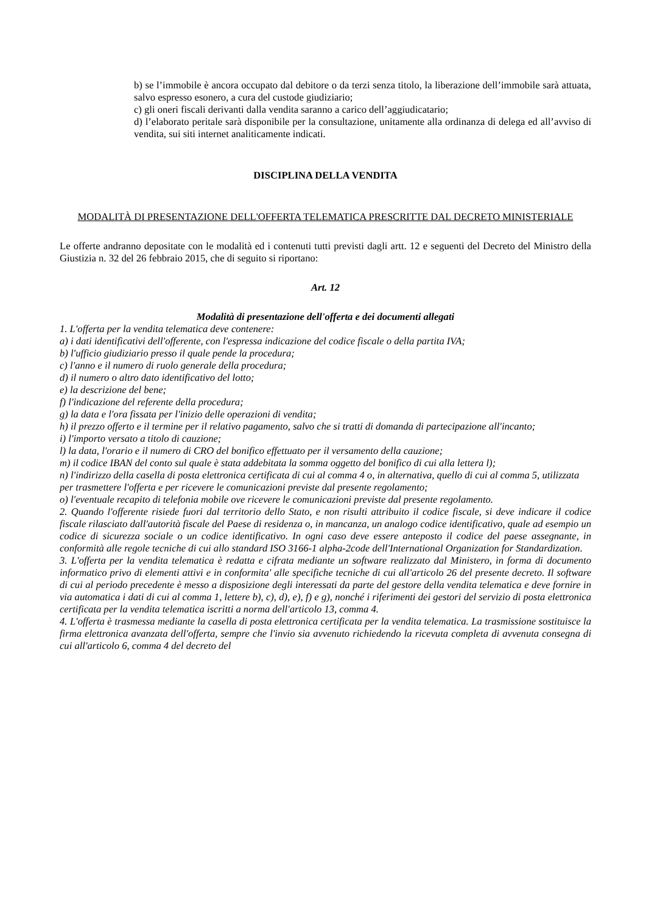b) se l’immobile è ancora occupato dal debitore o da terzi senza titolo, la liberazione dell’immobile sarà attuata, salvo espresso esonero, a cura del custode giudiziario;
c) gli oneri fiscali derivanti dalla vendita saranno a carico dell’aggiudicatario;
d) l’elaborato peritale sarà disponibile per la consultazione, unitamente alla ordinanza di delega ed all’avviso di vendita, sui siti internet analiticamente indicati.
DISCIPLINA DELLA VENDITA
MODALITÀ DI PRESENTAZIONE DELL'OFFERTA TELEMATICA PRESCRITTE DAL DECRETO MINISTERIALE
Le offerte andranno depositate con le modalità ed i contenuti tutti previsti dagli artt. 12 e seguenti del Decreto del Ministro della Giustizia n. 32 del 26 febbraio 2015, che di seguito si riportano:
Art. 12
Modalità di presentazione dell'offerta e dei documenti allegati
1. L'offerta per la vendita telematica deve contenere:
a) i dati identificativi dell'offerente, con l'espressa indicazione del codice fiscale o della partita IVA;
b) l'ufficio giudiziario presso il quale pende la procedura;
c) l'anno e il numero di ruolo generale della procedura;
d) il numero o altro dato identificativo del lotto;
e) la descrizione del bene;
f) l'indicazione del referente della procedura;
g) la data e l'ora fissata per l'inizio delle operazioni di vendita;
h) il prezzo offerto e il termine per il relativo pagamento, salvo che si tratti di domanda di partecipazione all'incanto;
i) l'importo versato a titolo di cauzione;
l) la data, l'orario e il numero di CRO del bonifico effettuato per il versamento della cauzione;
m) il codice IBAN del conto sul quale è stata addebitata la somma oggetto del bonifico di cui alla lettera l);
n) l'indirizzo della casella di posta elettronica certificata di cui al comma 4 o, in alternativa, quello di cui al comma 5, utilizzata per trasmettere l'offerta e per ricevere le comunicazioni previste dal presente regolamento;
o) l'eventuale recapito di telefonia mobile ove ricevere le comunicazioni previste dal presente regolamento.
2. Quando l'offerente risiede fuori dal territorio dello Stato, e non risulti attribuito il codice fiscale, si deve indicare il codice fiscale rilasciato dall'autorità fiscale del Paese di residenza o, in mancanza, un analogo codice identificativo, quale ad esempio un codice di sicurezza sociale o un codice identificativo. In ogni caso deve essere anteposto il codice del paese assegnante, in conformità alle regole tecniche di cui allo standard ISO 3166-1 alpha-2code dell'International Organization for Standardization.
3. L'offerta per la vendita telematica è redatta e cifrata mediante un software realizzato dal Ministero, in forma di documento informatico privo di elementi attivi e in conformita' alle specifiche tecniche di cui all'articolo 26 del presente decreto. Il software di cui al periodo precedente è messo a disposizione degli interessati da parte del gestore della vendita telematica e deve fornire in via automatica i dati di cui al comma 1, lettere b), c), d), e), f) e g), nonché i riferimenti dei gestori del servizio di posta elettronica certificata per la vendita telematica iscritti a norma dell'articolo 13, comma 4.
4. L'offerta è trasmessa mediante la casella di posta elettronica certificata per la vendita telematica. La trasmissione sostituisce la firma elettronica avanzata dell'offerta, sempre che l'invio sia avvenuto richiedendo la ricevuta completa di avvenuta consegna di cui all'articolo 6, comma 4 del decreto del